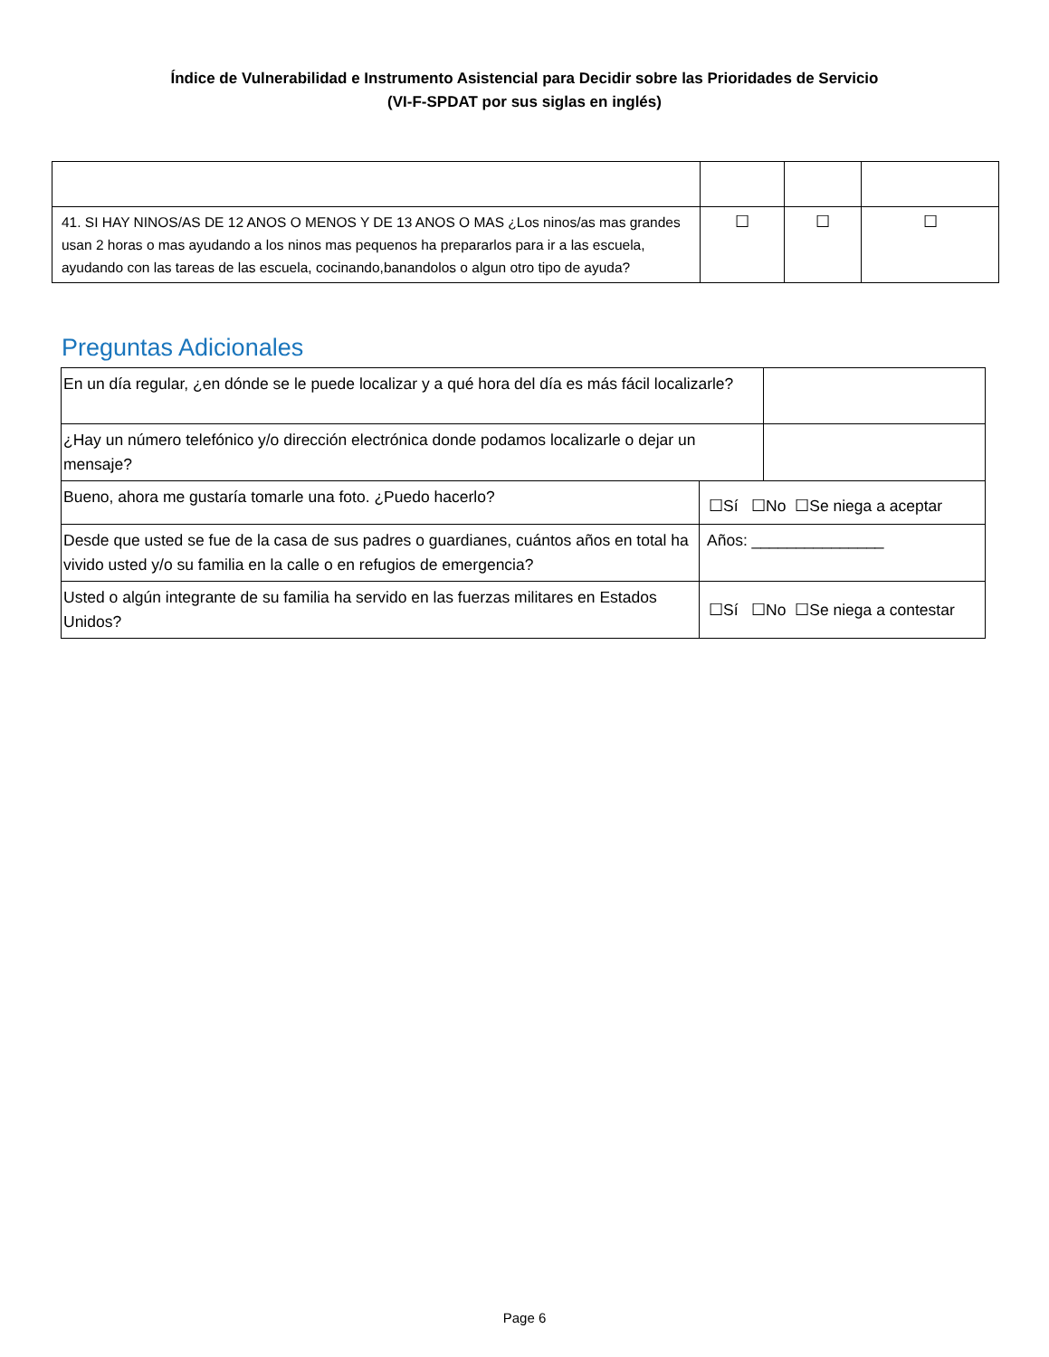Índice de Vulnerabilidad e Instrumento Asistencial para Decidir sobre las Prioridades de Servicio
(VI-F-SPDAT por sus siglas en inglés)
| 41. SI HAY NINOS/AS DE 12 ANOS O MENOS Y DE 13 ANOS O MAS ¿Los ninos/as mas grandes usan 2 horas o mas ayudando a los ninos mas pequenos ha prepararlos para ir a las escuela, ayudando con las tareas de las escuela, cocinando,banandolos o algun otro tipo de ayuda? | ☐ | ☐ | ☐ |
Preguntas Adicionales
| En un día regular, ¿en dónde se le puede localizar y a qué hora del día es más fácil localizarle? | | |
| ¿Hay un número telefónico y/o dirección electrónica donde podamos localizarle o dejar un mensaje? | | |
| Bueno, ahora me gustaría tomarle una foto. ¿Puedo hacerlo? | ☐Sí ☐No ☐Se niega a aceptar | |
| Desde que usted se fue de la casa de sus padres o guardianes, cuántos años en total ha vivido usted y/o su familia en la calle o en refugios de emergencia? | Años: _______________ | |
| Usted o algún integrante de su familia ha servido en las fuerzas militares en Estados Unidos? | ☐Sí ☐No ☐Se niega a contestar | |
Page 6